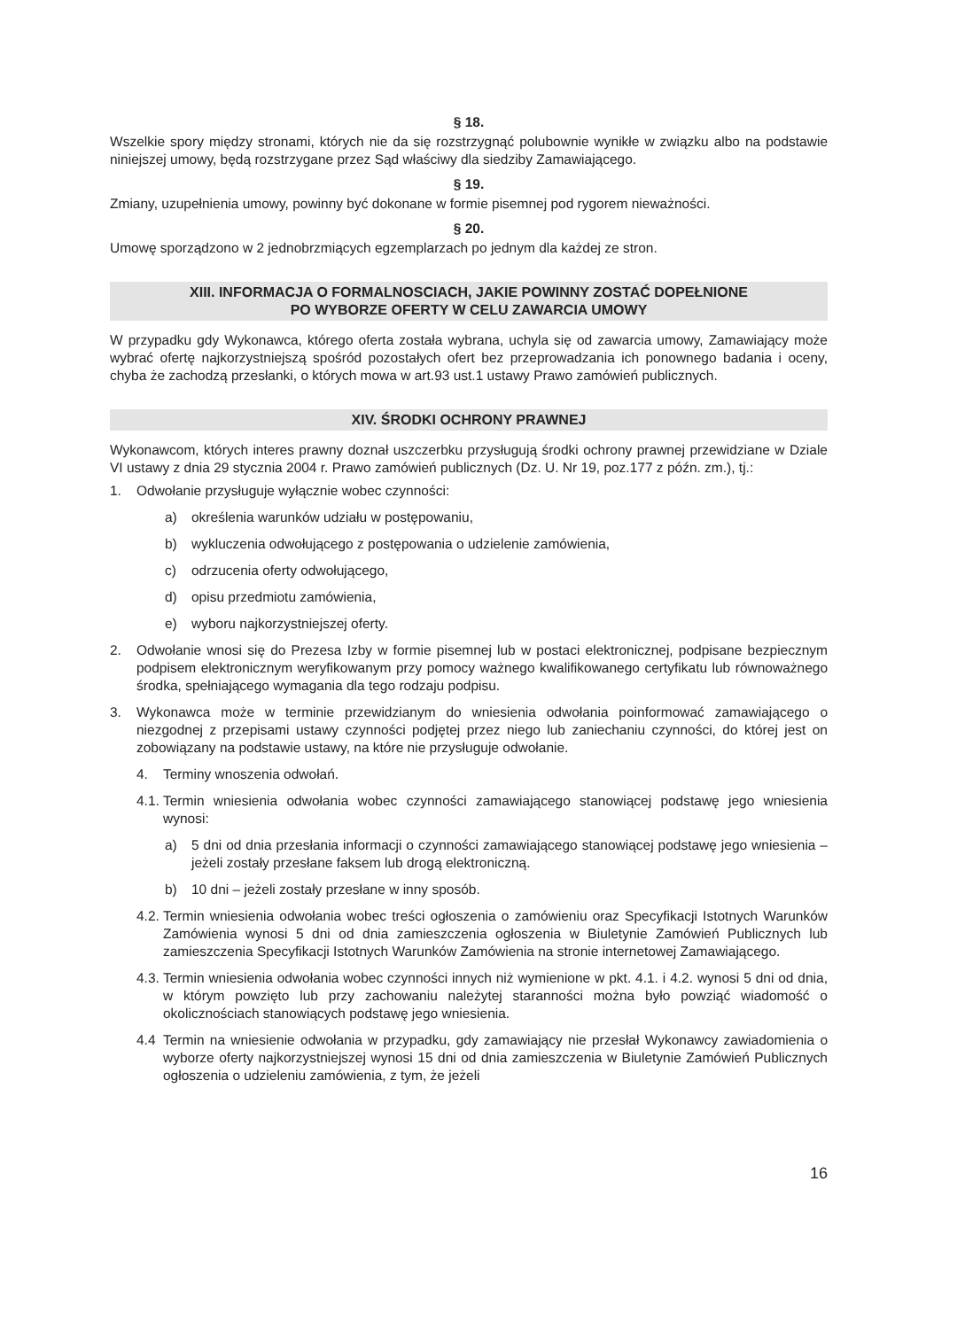§ 18.
Wszelkie spory między stronami, których nie da się rozstrzygnąć polubownie wynikłe w związku albo na podstawie niniejszej umowy, będą rozstrzygane przez Sąd właściwy dla siedziby Zamawiającego.
§ 19.
Zmiany, uzupełnienia umowy, powinny być dokonane w formie pisemnej pod rygorem nieważności.
§ 20.
Umowę sporządzono w 2 jednobrzmiących egzemplarzach po jednym dla każdej ze stron.
XIII. INFORMACJA O FORMALNOSCIACH, JAKIE POWINNY ZOSTAĆ DOPEŁNIONE
PO WYBORZE OFERTY W CELU ZAWARCIA UMOWY
W przypadku gdy Wykonawca, którego oferta została wybrana, uchyla się od zawarcia umowy, Zamawiający może wybrać ofertę najkorzystniejszą spośród pozostałych ofert bez przeprowadzania ich ponownego badania i oceny, chyba że zachodzą przesłanki, o których mowa w art.93 ust.1 ustawy Prawo zamówień publicznych.
XIV. ŚRODKI OCHRONY PRAWNEJ
Wykonawcom, których interes prawny doznał uszczerbku przysługują środki ochrony prawnej przewidziane w Dziale VI ustawy z dnia 29 stycznia 2004 r. Prawo zamówień publicznych (Dz. U. Nr 19, poz.177 z późn. zm.), tj.:
1. Odwołanie przysługuje wyłącznie wobec czynności:
a) określenia warunków udziału w postępowaniu,
b) wykluczenia odwołującego z postępowania o udzielenie zamówienia,
c) odrzucenia oferty odwołującego,
d) opisu przedmiotu zamówienia,
e) wyboru najkorzystniejszej oferty.
2. Odwołanie wnosi się do Prezesa Izby w formie pisemnej lub w postaci elektronicznej, podpisane bezpiecznym podpisem elektronicznym weryfikowanym przy pomocy ważnego kwalifikowanego certyfikatu lub równoważnego środka, spełniającego wymagania dla tego rodzaju podpisu.
3. Wykonawca może w terminie przewidzianym do wniesienia odwołania poinformować zamawiającego o niezgodnej z przepisami ustawy czynności podjętej przez niego lub zaniechaniu czynności, do której jest on zobowiązany na podstawie ustawy, na które nie przysługuje odwołanie.
4. Terminy wnoszenia odwołań.
4.1. Termin wniesienia odwołania wobec czynności zamawiającego stanowiącej podstawę jego wniesienia wynosi:
a) 5 dni od dnia przesłania informacji o czynności zamawiającego stanowiącej podstawę jego wniesienia – jeżeli zostały przesłane faksem lub drogą elektroniczną.
b) 10 dni – jeżeli zostały przesłane w inny sposób.
4.2. Termin wniesienia odwołania wobec treści ogłoszenia o zamówieniu oraz Specyfikacji Istotnych Warunków Zamówienia wynosi 5 dni od dnia zamieszczenia ogłoszenia w Biuletynie Zamówień Publicznych lub zamieszczenia Specyfikacji Istotnych Warunków Zamówienia na stronie internetowej Zamawiającego.
4.3. Termin wniesienia odwołania wobec czynności innych niż wymienione w pkt. 4.1. i 4.2. wynosi 5 dni od dnia, w którym powzięto lub przy zachowaniu należytej staranności można było powziąć wiadomość o okolicznościach stanowiących podstawę jego wniesienia.
4.4 Termin na wniesienie odwołania w przypadku, gdy zamawiający nie przesłał Wykonawcy zawiadomienia o wyborze oferty najkorzystniejszej wynosi 15 dni od dnia zamieszczenia w Biuletynie Zamówień Publicznych ogłoszenia o udzieleniu zamówienia, z tym, że jeżeli
16